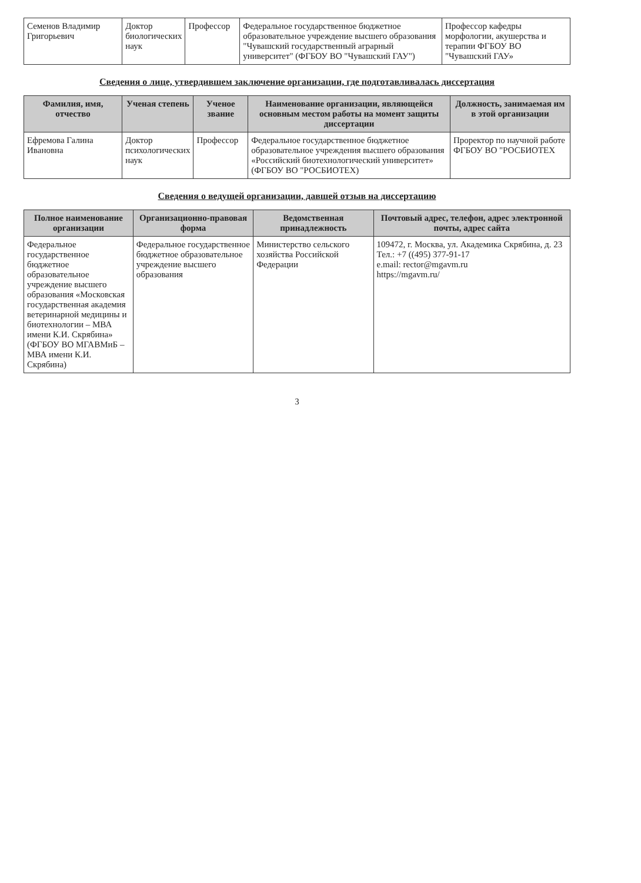| Семенов Владимир Григорьевич | Доктор биологических наук | Профессор | Федеральное государственное бюджетное образовательное учреждение высшего образования "Чувашский государственный аграрный университет" (ФГБОУ ВО "Чувашский ГАУ") | Профессор кафедры морфологии, акушерства и терапии ФГБОУ ВО "Чувашский ГАУ» |
Сведения о лице, утвердившем заключение организации, где подготавливалась диссертация
| Фамилия, имя, отчество | Ученая степень | Ученое звание | Наименование организации, являющейся основным местом работы на момент защиты диссертации | Должность, занимаемая им в этой организации |
| --- | --- | --- | --- | --- |
| Ефремова Галина Ивановна | Доктор психологических наук | Профессор | Федеральное государственное бюджетное образовательное учреждения высшего образования «Российский биотехнологический университет» (ФГБОУ ВО "РОСБИОТЕХ) | Проректор по научной работе ФГБОУ ВО "РОСБИОТЕХ |
Сведения о ведущей организации, давшей отзыв на диссертацию
| Полное наименование организации | Организационно-правовая форма | Ведомственная принадлежность | Почтовый адрес, телефон, адрес электронной почты, адрес сайта |
| --- | --- | --- | --- |
| Федеральное государственное бюджетное образовательное учреждение высшего образования «Московская государственная академия ветеринарной медицины и биотехнологии – МВА имени К.И. Скрябина» (ФГБОУ ВО МГАВМиБ – МВА имени К.И. Скрябина) | Федеральное государственное бюджетное образовательное учреждение высшего образования | Министерство сельского хозяйства Российской Федерации | 109472, г. Москва, ул. Академика Скрябина, д. 23 Тел.: +7 ((495) 377-91-17 e.mail: rector@mgavm.ru https://mgavm.ru/ |
3